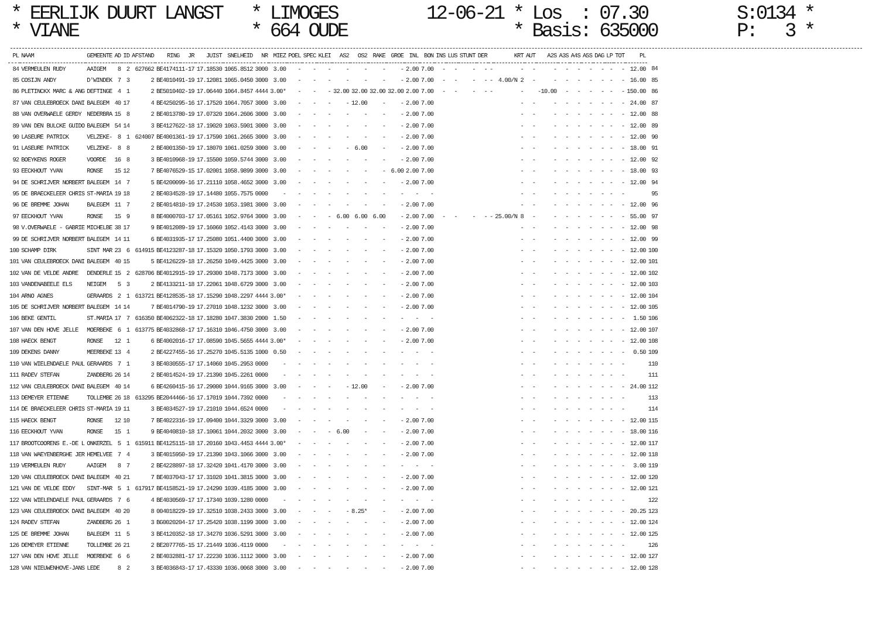* EERLIJK DUURT LANGST
* VIANE
* LIMOGES
* 664 OUDE
12-06-21 * Los : 07.30
* Basis: 635000
S:0134 *
P: 3 *
| PL | NAAM | GEMEENTE | AD | ID | AFSTAND | RING | JR | JUIST | SNELHEID | NR | MIEZ | POEL | SPEC | KLEI | AS2 | OS2 | RAKE | GROE | INL | BON | INS | LUS | STUNT | DER | | KRT | AUT | A2S | A3S | A4S | A5S | DAG | LP | TOT | PL | |
| --- | --- | --- | --- | --- | --- | --- | --- | --- | --- | --- | --- | --- | --- | --- | --- | --- | --- | --- | --- | --- | --- | --- | --- | --- | --- | --- | --- | --- | --- | --- | --- | --- | --- | --- | --- | --- |
| 84 | VERMEULEN RUDY | AAIGEM | 8 | 2 | 627662 | BE4174111-17 | | 17.18530 | 1065.8512 | 3000 | 3.00 | - | - | - | - | - | - | - | 2.00 | 7.00 | - | - | - | - | - | - | - | - | - | - | - | - | - | - | 12.00 | 84 |
| 85 | COSIJN ANDY | D'WINDEK | 7 | 3 | 2 | BE4010491-19 | | 17.12081 | 1065.0450 | 3000 | 3.00 | - | - | - | - | - | - | - | 2.00 | 7.00 | - | - | - | - | - | 4.00/N 2 | - | - | - | - | - | - | - | - | 16.00 | 85 |
| 86 | PLETINCKX MARC & ANG | DEFTINGE | 4 | 1 | 2 | BE5010402-19 | | 17.06440 | 1064.8457 | 4444 | 3.00* | - | - | - | 32.00 | 32.00 | 32.00 | 32.00 | 2.00 | 7.00 | - | - | - | - | - | - | | -10.00 | - | - | - | - | - | - | 150.00 | 86 |
| 87 | VAN CEULEBROECK DANI | BALEGEM | 40 | 17 | 4 | BE4250295-16 | | 17.17520 | 1064.7057 | 3000 | 3.00 | - | - | - | - | 12.00 | - | - | 2.00 | 7.00 | | | | | | - | - | - | - | - | - | - | - | - | 24.00 | 87 |
| 88 | VAN OVERWAELE GERDY | NEDERBRA | 15 | 8 | 2 | BE4013780-19 | | 17.07320 | 1064.2606 | 3000 | 3.00 | - | - | - | - | - | - | - | 2.00 | 7.00 | | | | | | - | - | - | - | - | - | - | - | - | 12.00 | 88 |
| 89 | VAN DEN BULCKE GUIDO | BALEGEM | 54 | 14 | 3 | BE4127622-18 | | 17.19020 | 1063.5901 | 3000 | 3.00 | - | - | - | - | - | - | - | 2.00 | 7.00 | | | | | | - | - | - | - | - | - | - | - | - | 12.00 | 89 |
| 90 | LASEURE PATRICK | VELZEKE- | 8 | 1 | 624007 | BE4001361-19 | | 17.17590 | 1061.2665 | 3000 | 3.00 | - | - | - | - | - | - | - | 2.00 | 7.00 | | | | | | - | - | - | - | - | - | - | - | - | 12.00 | 90 |
| 91 | LASEURE PATRICK | VELZEKE- | 8 | 8 | 2 | BE4001350-19 | | 17.18070 | 1061.0259 | 3000 | 3.00 | - | - | - | - | 6.00 | - | - | 2.00 | 7.00 | | | | | | - | - | - | - | - | - | - | - | - | 18.00 | 91 |
| 92 | BOEYKENS ROGER | VOORDE | 16 | 8 | 3 | BE4010968-19 | | 17.15500 | 1059.5744 | 3000 | 3.00 | - | - | - | - | - | - | - | 2.00 | 7.00 | | | | | | - | - | - | - | - | - | - | - | - | 12.00 | 92 |
| 93 | EECKHOUT YVAN | RONSE | 15 | 12 | 7 | BE4076529-15 | | 17.02001 | 1058.9899 | 3000 | 3.00 | - | - | - | - | - | - | 6.00 | 2.00 | 7.00 | | | | | | - | - | - | - | - | - | - | - | - | 18.00 | 93 |
| 94 | DE SCHRIJVER NORBERT | BALEGEM | 14 | 7 | 5 | BE4200099-16 | | 17.21110 | 1058.4652 | 3000 | 3.00 | - | - | - | - | - | - | - | 2.00 | 7.00 | | | | | | - | - | - | - | - | - | - | - | - | 12.00 | 94 |
| 95 | DE BRAECKELEER CHRIS | ST-MARIA | 19 | 18 | 2 | BE4034528-19 | | 17.14480 | 1055.7575 | 0000 | - | - | - | - | - | - | - | - | - | - | | | | | | - | - | - | - | - | - | - | - | - | | 95 |
| 96 | DE BREMME JOHAN | BALEGEM | 11 | 7 | 2 | BE4014810-19 | | 17.24530 | 1053.1981 | 3000 | 3.00 | - | - | - | - | - | - | - | 2.00 | 7.00 | | | | | | - | - | - | - | - | - | - | - | - | 12.00 | 96 |
| 97 | EECKHOUT YVAN | RONSE | 15 | 9 | 8 | BE4000703-17 | | 17.05161 | 1052.9764 | 3000 | 3.00 | - | - | - | 6.00 | 6.00 | 6.00 | - | 2.00 | 7.00 | - | - | - | - | - | 25.00/N 8 | - | - | - | - | - | - | - | - | 55.00 | 97 |
| 98 | V.OVERWAELE - GABRIE | MICHELBE | 38 | 17 | 9 | BE4012089-19 | | 17.16060 | 1052.4143 | 3000 | 3.00 | - | - | - | - | - | - | - | 2.00 | 7.00 | | | | | | - | - | - | - | - | - | - | - | - | 12.00 | 98 |
| 99 | DE SCHRIJVER NORBERT | BALEGEM | 14 | 11 | 6 | BE4031935-17 | | 17.25080 | 1051.4400 | 3000 | 3.00 | - | - | - | - | - | - | - | 2.00 | 7.00 | | | | | | - | - | - | - | - | - | - | - | - | 12.00 | 99 |
| 100 | SCHAMP DIRK | SINT MAR | 23 | 6 | 614915 | BE4123287-18 | | 17.15320 | 1050.1793 | 3000 | 3.00 | - | - | - | - | - | - | - | 2.00 | 7.00 | | | | | | - | - | - | - | - | - | - | - | - | 12.00 | 100 |
| 101 | VAN CEULEBROECK DANI | BALEGEM | 40 | 15 | 5 | BE4126229-18 | | 17.26250 | 1049.4425 | 3000 | 3.00 | - | - | - | - | - | - | - | 2.00 | 7.00 | | | | | | - | - | - | - | - | - | - | - | - | 12.00 | 101 |
| 102 | VAN DE VELDE ANDRE | DENDERLE | 15 | 2 | 628706 | BE4012915-19 | | 17.29300 | 1048.7173 | 3000 | 3.00 | - | - | - | - | - | - | - | 2.00 | 7.00 | | | | | | - | - | - | - | - | - | - | - | - | 12.00 | 102 |
| 103 | VANDENABEELE ELS | NEIGEM | 5 | 3 | 2 | BE4133211-18 | | 17.22061 | 1048.6729 | 3000 | 3.00 | - | - | - | - | - | - | - | 2.00 | 7.00 | | | | | | - | - | - | - | - | - | - | - | - | 12.00 | 103 |
| 104 | ARNO AGNES | GERAARDS | 2 | 1 | 613721 | BE4128535-18 | | 17.15290 | 1048.2297 | 4444 | 3.00* | - | - | - | - | - | - | - | 2.00 | 7.00 | | | | | | - | - | - | - | - | - | - | - | - | 12.00 | 104 |
| 105 | DE SCHRIJVER NORBERT | BALEGEM | 14 | 14 | 7 | BE4014790-19 | | 17.27010 | 1048.1232 | 3000 | 3.00 | - | - | - | - | - | - | - | 2.00 | 7.00 | | | | | | - | - | - | - | - | - | - | - | - | 12.00 | 105 |
| 106 | BEKE GENTIL | ST.MARIA | 17 | 7 | 616350 | BE4062322-18 | | 17.18280 | 1047.3830 | 2000 | 1.50 | - | - | - | - | - | - | - | - | - | | | | | | - | - | - | - | - | - | - | - | - | 1.50 | 106 |
| 107 | VAN DEN HOVE JELLE | MOERBEKE | 6 | 1 | 613775 | BE4032868-17 | | 17.16310 | 1046.4750 | 3000 | 3.00 | - | - | - | - | - | - | - | 2.00 | 7.00 | | | | | | - | - | - | - | - | - | - | - | - | 12.00 | 107 |
| 108 | HAECK BENGT | RONSE | 12 | 1 | 6 | BE4002016-17 | | 17.08590 | 1045.5655 | 4444 | 3.00* | - | - | - | - | - | - | - | 2.00 | 7.00 | | | | | | - | - | - | - | - | - | - | - | - | 12.00 | 108 |
| 109 | DEKENS DANNY | MEERBEKE | 13 | 4 | 2 | BE4227455-16 | | 17.25270 | 1045.5135 | 1000 | 0.50 | - | - | - | - | - | - | - | - | - | | | | | | - | - | - | - | - | - | - | - | - | 0.50 | 109 |
| 110 | VAN WIELENDAELE PAUL | GERAARDS | 7 | 1 | 3 | BE4030555-17 | | 17.14060 | 1045.2953 | 0000 | - | - | - | - | - | - | - | - | - | - | | | | | | - | - | - | - | - | - | - | - | - | | 110 |
| 111 | RADEV STEFAN | ZANDBERG | 26 | 14 | 2 | BE4014524-19 | | 17.21390 | 1045.2261 | 0000 | - | - | - | - | - | - | - | - | - | - | | | | | | - | - | - | - | - | - | - | - | - | | 111 |
| 112 | VAN CEULEBROECK DANI | BALEGEM | 40 | 14 | 6 | BE4260415-16 | | 17.29000 | 1044.9165 | 3000 | 3.00 | - | - | - | - | 12.00 | - | - | 2.00 | 7.00 | | | | | | - | - | - | - | - | - | - | - | - | 24.00 | 112 |
| 113 | DEMEYER ETIENNE | TOLLEMBE | 26 | 18 | 613295 | BE2044466-16 | | 17.17019 | 1044.7392 | 0000 | - | - | - | - | - | - | - | - | - | - | | | | | | - | - | - | - | - | - | - | - | - | | 113 |
| 114 | DE BRAECKELEER CHRIS | ST-MARIA | 19 | 11 | 3 | BE4034527-19 | | 17.21010 | 1044.6524 | 0000 | - | - | - | - | - | - | - | - | - | - | | | | | | - | - | - | - | - | - | - | - | - | | 114 |
| 115 | HAECK BENGT | RONSE | 12 | 10 | 7 | BE4022316-19 | | 17.09400 | 1044.3329 | 3000 | 3.00 | - | - | - | - | - | - | - | 2.00 | 7.00 | | | | | | - | - | - | - | - | - | - | - | - | 12.00 | 115 |
| 116 | EECKHOUT YVAN | RONSE | 15 | 1 | 9 | BE4040810-18 | | 17.10061 | 1044.2032 | 3000 | 3.00 | - | - | - | 6.00 | - | - | - | 2.00 | 7.00 | | | | | | - | - | - | - | - | - | - | - | - | 18.00 | 116 |
| 117 | BROOTCOORENS E.-DE L | ONKERZEL | 5 | 1 | 615911 | BE4125115-18 | | 17.20160 | 1043.4453 | 4444 | 3.00* | - | - | - | - | - | - | - | 2.00 | 7.00 | | | | | | - | - | - | - | - | - | - | - | - | 12.00 | 117 |
| 118 | VAN WAEYENBERGHE JER | HEMELVEE | 7 | 4 | 3 | BE4015950-19 | | 17.21390 | 1043.1066 | 3000 | 3.00 | - | - | - | - | - | - | - | 2.00 | 7.00 | | | | | | - | - | - | - | - | - | - | - | - | 12.00 | 118 |
| 119 | VERMEULEN RUDY | AAIGEM | 8 | 7 | 2 | BE4228897-18 | | 17.32420 | 1041.4170 | 3000 | 3.00 | - | - | - | - | - | - | - | - | - | | | | | | - | - | - | - | - | - | - | - | - | 3.00 | 119 |
| 120 | VAN CEULEBROECK DANI | BALEGEM | 40 | 21 | 7 | BE4037043-17 | | 17.31020 | 1041.3815 | 3000 | 3.00 | - | - | - | - | - | - | - | 2.00 | 7.00 | | | | | | - | - | - | - | - | - | - | - | - | 12.00 | 120 |
| 121 | VAN DE VELDE EDDY | SINT-MAR | 5 | 1 | 617917 | BE4158521-19 | | 17.24290 | 1039.4185 | 3000 | 3.00 | - | - | - | - | - | - | - | 2.00 | 7.00 | | | | | | - | - | - | - | - | - | - | - | - | 12.00 | 121 |
| 122 | VAN WIELENDAELE PAUL | GERAARDS | 7 | 6 | 4 | BE4030569-17 | | 17.17340 | 1039.1280 | 0000 | - | - | - | - | - | - | - | - | - | - | | | | | | - | - | - | - | - | - | - | - | - | | 122 |
| 123 | VAN CEULEBROECK DANI | BALEGEM | 40 | 20 | 8 | 004018229-19 | | 17.32510 | 1038.2433 | 3000 | 3.00 | - | - | - | - | 8.25* | - | - | 2.00 | 7.00 | | | | | | - | - | - | - | - | - | - | - | - | 20.25 | 123 |
| 124 | RADEV STEFAN | ZANDBERG | 26 | 1 | 3 | BG0020204-17 | | 17.25420 | 1038.1199 | 3000 | 3.00 | - | - | - | - | - | - | - | 2.00 | 7.00 | | | | | | - | - | - | - | - | - | - | - | - | 12.00 | 124 |
| 125 | DE BREMME JOHAN | BALEGEM | 11 | 5 | 3 | BE4120352-18 | | 17.34270 | 1036.5291 | 3000 | 3.00 | - | - | - | - | - | - | - | 2.00 | 7.00 | | | | | | - | - | - | - | - | - | - | - | - | 12.00 | 125 |
| 126 | DEMEYER ETIENNE | TOLLEMBE | 26 | 21 | 2 | BE2077765-15 | | 17.21449 | 1036.4119 | 0000 | - | - | - | - | - | - | - | - | - | - | | | | | | - | - | - | - | - | - | - | - | - | | 126 |
| 127 | VAN DEN HOVE JELLE | MOERBEKE | 6 | 6 | 2 | BE4032881-17 | | 17.22230 | 1036.1112 | 3000 | 3.00 | - | - | - | - | - | - | - | 2.00 | 7.00 | | | | | | - | - | - | - | - | - | - | - | - | 12.00 | 127 |
| 128 | VAN NIEUWENHOVE-JANS | LEDE | 8 | 2 | 3 | BE4036843-17 | | 17.43330 | 1036.0068 | 3000 | 3.00 | - | - | - | - | - | - | - | 2.00 | 7.00 | | | | | | - | - | - | - | - | - | - | - | - | 12.00 | 128 |